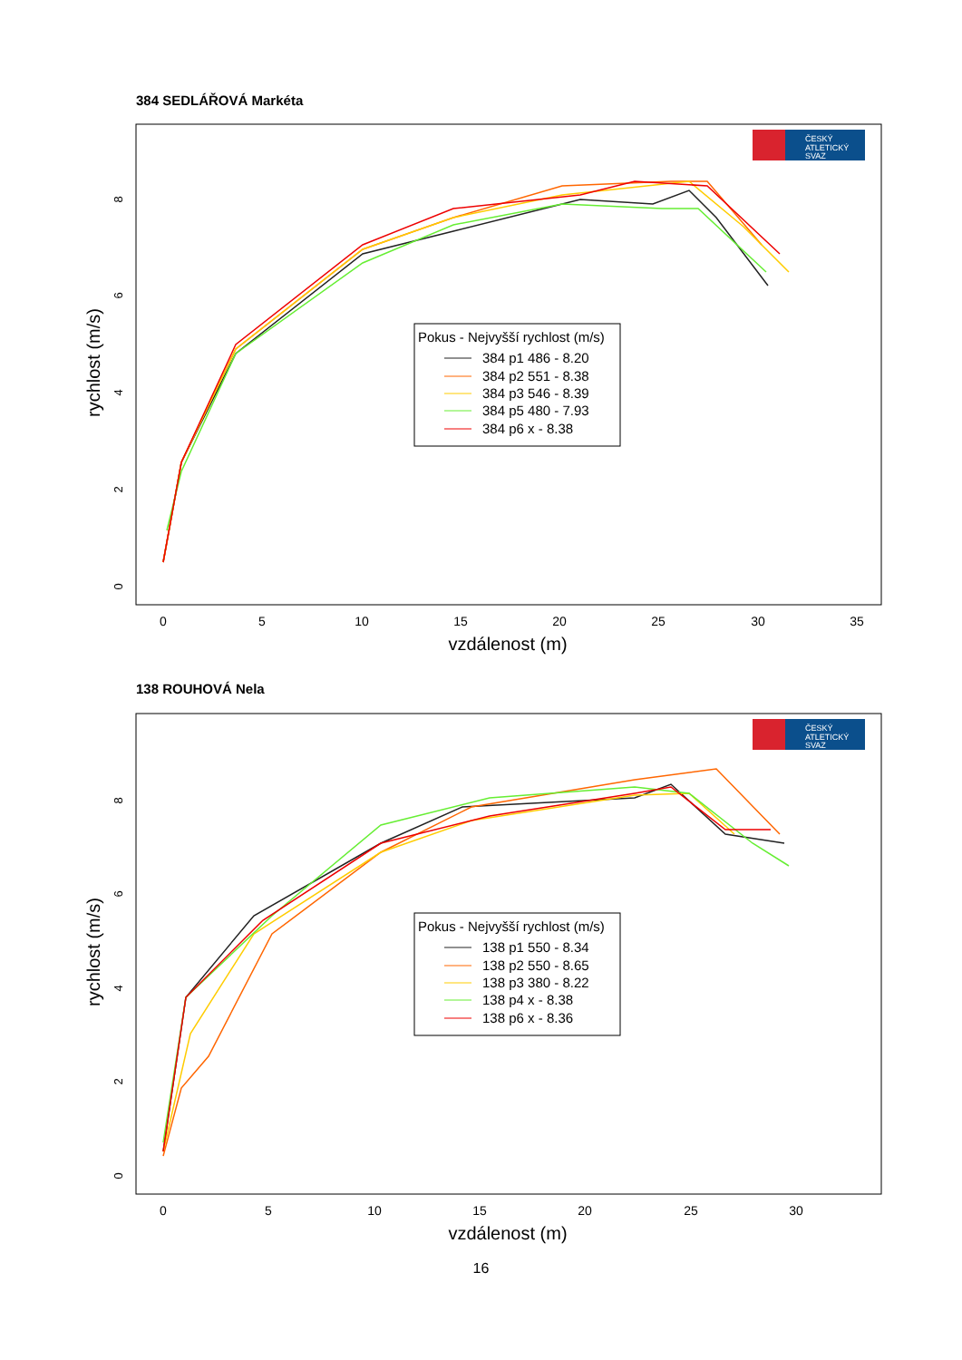384 SEDLÁŘOVÁ Markéta
ČESKÝ
ATLETICKÝ
SVAZ
0
5
10
15
20
25
30
35
vzdálenost (m)
rychlost (m/s)
0
2
4
6
8
Pokus - Nejvyšší rychlost (m/s)
384 p1 486 - 8.20
384 p2 551 - 8.38
384 p3 546 - 8.39
384 p5 480 - 7.93
384 p6 x - 8.38
138 ROUHOVÁ Nela
ČESKÝ
ATLETICKÝ
SVAZ
0
5
10
15
20
25
30
vzdálenost (m)
rychlost (m/s)
0
2
4
6
8
Pokus - Nejvyšší rychlost (m/s)
138 p1 550 - 8.34
138 p2 550 - 8.65
138 p3 380 - 8.22
138 p4 x - 8.38
138 p6 x - 8.36
16